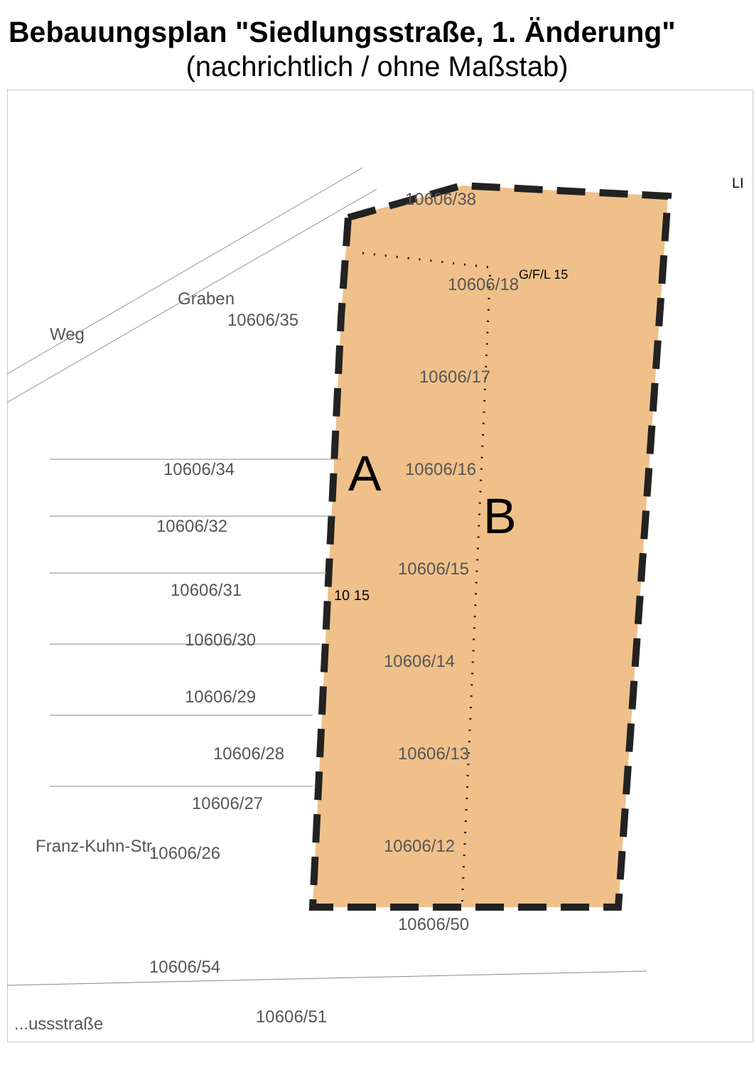Bebauungsplan "Siedlungsstraße, 1. Änderung"
(nachrichtlich / ohne Maßstab)
10606/38
10606/18
10606/17
10606/16
10606/15
10606/14
10606/13
10606/12
10606/35
10606/34
10606/32
10606/31
10606/30
10606/29
10606/28
10606/27
10606/26
10606/50
10606/54
10606/51
Weg
Graben
...ussstraße
Franz-Kuhn-Str.
A
B
G/F/L 15
10 15
LI